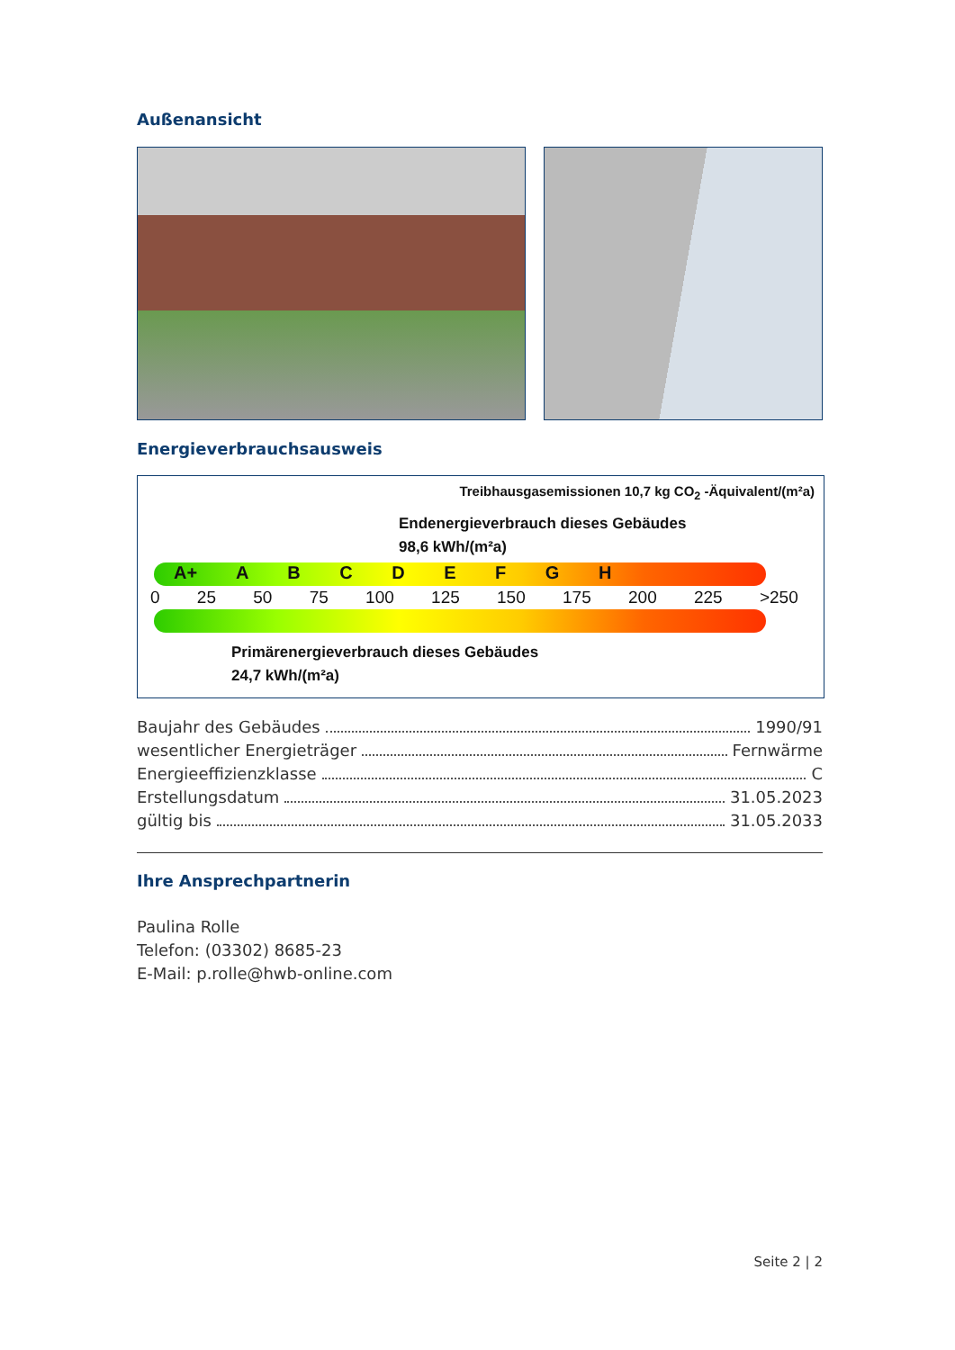Außenansicht
Energieverbrauchsausweis
Treibhausgasemissionen 10,7 kg CO<sub>2</sub> -Äquivalent/(m²a)
Endenergieverbrauch dieses Gebäudes
98,6 kWh/(m²a)
A+ A B C D E F G H
0 25 50 75 100 125 150 175 200 225 >250
Primärenergieverbrauch dieses Gebäudes
24,7 kWh/(m²a)
Baujahr des Gebäudes 1990/91
wesentlicher Energieträger Fernwärme
Energieeffizienzklasse C
Erstellungsdatum 31.05.2023
gültig bis 31.05.2033
Ihre Ansprechpartnerin
Paulina Rolle
Telefon: (03302) 8685-23
E-Mail: p.rolle@hwb-online.com
Seite 2 | 2